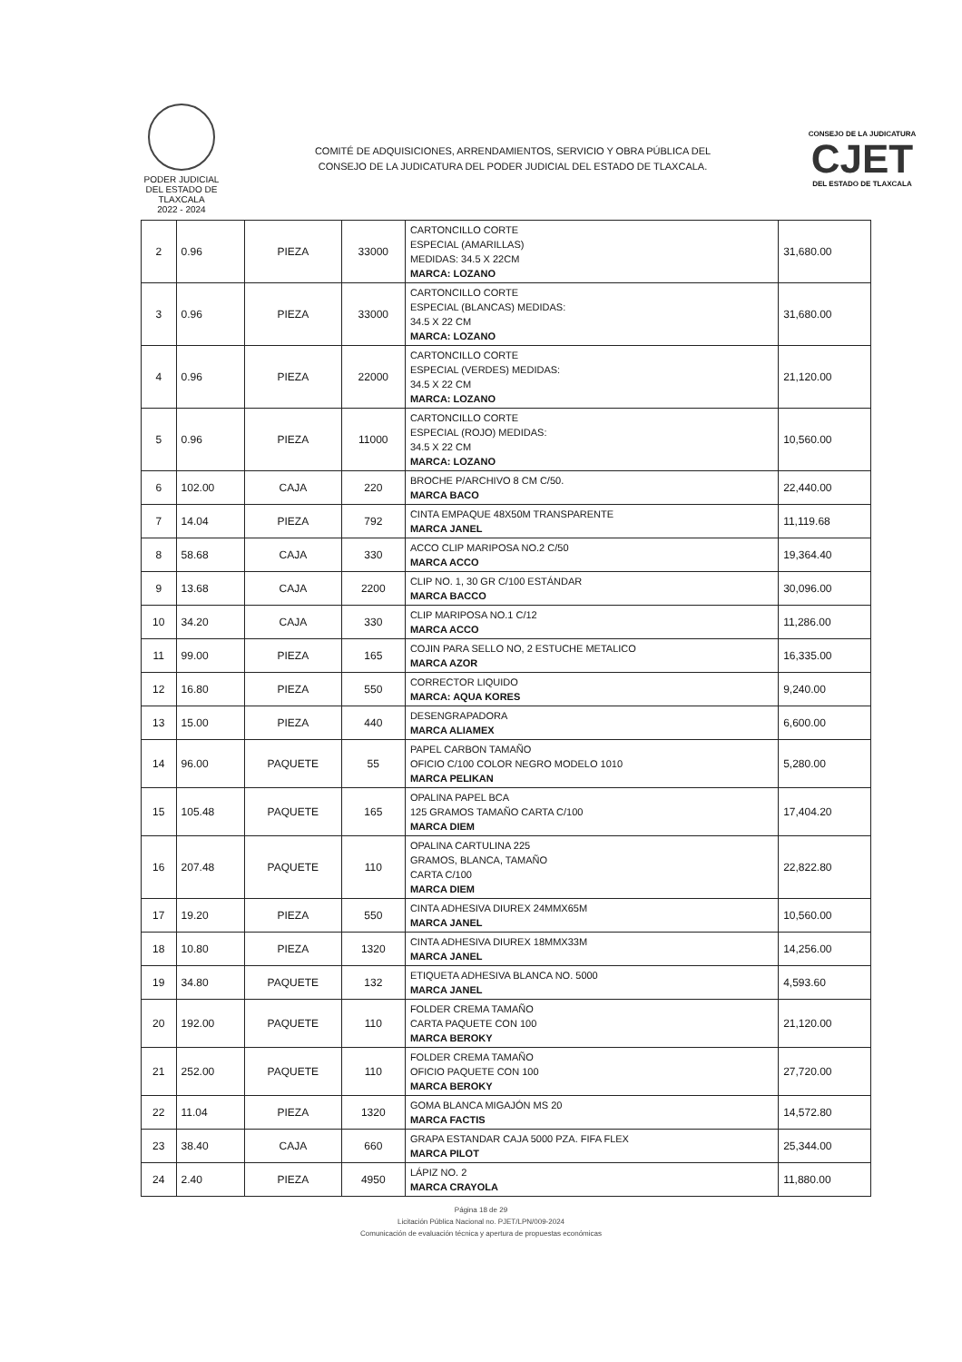PODER JUDICIAL
DEL ESTADO DE TLAXCALA
2022 - 2024
COMITÉ DE ADQUISICIONES, ARRENDAMIENTOS, SERVICIO Y OBRA PÚBLICA DEL
CONSEJO DE LA JUDICATURA DEL PODER JUDICIAL DEL ESTADO DE TLAXCALA.
CONSEJO DE LA JUDICATURA
CJET
DEL ESTADO DE TLAXCALA
| 2 | 0.96 | PIEZA | 33000 | CARTONCILLO CORTE ESPECIAL (AMARILLAS) MEDIDAS: 34.5 X 22CM MARCA: LOZANO | 31,680.00 |
| 3 | 0.96 | PIEZA | 33000 | CARTONCILLO CORTE ESPECIAL (BLANCAS) MEDIDAS: 34.5 X 22 CM MARCA: LOZANO | 31,680.00 |
| 4 | 0.96 | PIEZA | 22000 | CARTONCILLO CORTE ESPECIAL (VERDES) MEDIDAS: 34.5 X 22 CM MARCA: LOZANO | 21,120.00 |
| 5 | 0.96 | PIEZA | 11000 | CARTONCILLO CORTE ESPECIAL (ROJO) MEDIDAS: 34.5 X 22 CM MARCA: LOZANO | 10,560.00 |
| 6 | 102.00 | CAJA | 220 | BROCHE P/ARCHIVO 8 CM C/50. MARCA BACO | 22,440.00 |
| 7 | 14.04 | PIEZA | 792 | CINTA EMPAQUE 48X50M TRANSPARENTE MARCA JANEL | 11,119.68 |
| 8 | 58.68 | CAJA | 330 | ACCO CLIP MARIPOSA NO.2 C/50 MARCA ACCO | 19,364.40 |
| 9 | 13.68 | CAJA | 2200 | CLIP NO. 1, 30 GR C/100 ESTÁNDAR MARCA BACCO | 30,096.00 |
| 10 | 34.20 | CAJA | 330 | CLIP MARIPOSA NO.1 C/12 MARCA ACCO | 11,286.00 |
| 11 | 99.00 | PIEZA | 165 | COJIN PARA SELLO NO, 2 ESTUCHE METALICO MARCA AZOR | 16,335.00 |
| 12 | 16.80 | PIEZA | 550 | CORRECTOR LIQUIDO MARCA: AQUA KORES | 9,240.00 |
| 13 | 15.00 | PIEZA | 440 | DESENGRAPADORA MARCA ALIAMEX | 6,600.00 |
| 14 | 96.00 | PAQUETE | 55 | PAPEL CARBON TAMAÑO OFICIO C/100 COLOR NEGRO MODELO 1010 MARCA PELIKAN | 5,280.00 |
| 15 | 105.48 | PAQUETE | 165 | OPALINA PAPEL BCA 125 GRAMOS TAMAÑO CARTA C/100 MARCA DIEM | 17,404.20 |
| 16 | 207.48 | PAQUETE | 110 | OPALINA CARTULINA 225 GRAMOS, BLANCA, TAMAÑO CARTA C/100 MARCA DIEM | 22,822.80 |
| 17 | 19.20 | PIEZA | 550 | CINTA ADHESIVA DIUREX 24MMX65M MARCA JANEL | 10,560.00 |
| 18 | 10.80 | PIEZA | 1320 | CINTA ADHESIVA DIUREX 18MMX33M MARCA JANEL | 14,256.00 |
| 19 | 34.80 | PAQUETE | 132 | ETIQUETA ADHESIVA BLANCA NO. 5000 MARCA JANEL | 4,593.60 |
| 20 | 192.00 | PAQUETE | 110 | FOLDER CREMA TAMAÑO CARTA PAQUETE CON 100 MARCA BEROKY | 21,120.00 |
| 21 | 252.00 | PAQUETE | 110 | FOLDER CREMA TAMAÑO OFICIO PAQUETE CON 100 MARCA BEROKY | 27,720.00 |
| 22 | 11.04 | PIEZA | 1320 | GOMA BLANCA MIGAJÓN MS 20 MARCA FACTIS | 14,572.80 |
| 23 | 38.40 | CAJA | 660 | GRAPA ESTANDAR CAJA 5000 PZA. FIFA FLEX MARCA PILOT | 25,344.00 |
| 24 | 2.40 | PIEZA | 4950 | LÁPIZ NO. 2 MARCA CRAYOLA | 11,880.00 |
Página 18 de 29
Licitación Pública Nacional no. PJET/LPN/009-2024
Comunicación de evaluación técnica y apertura de propuestas económicas